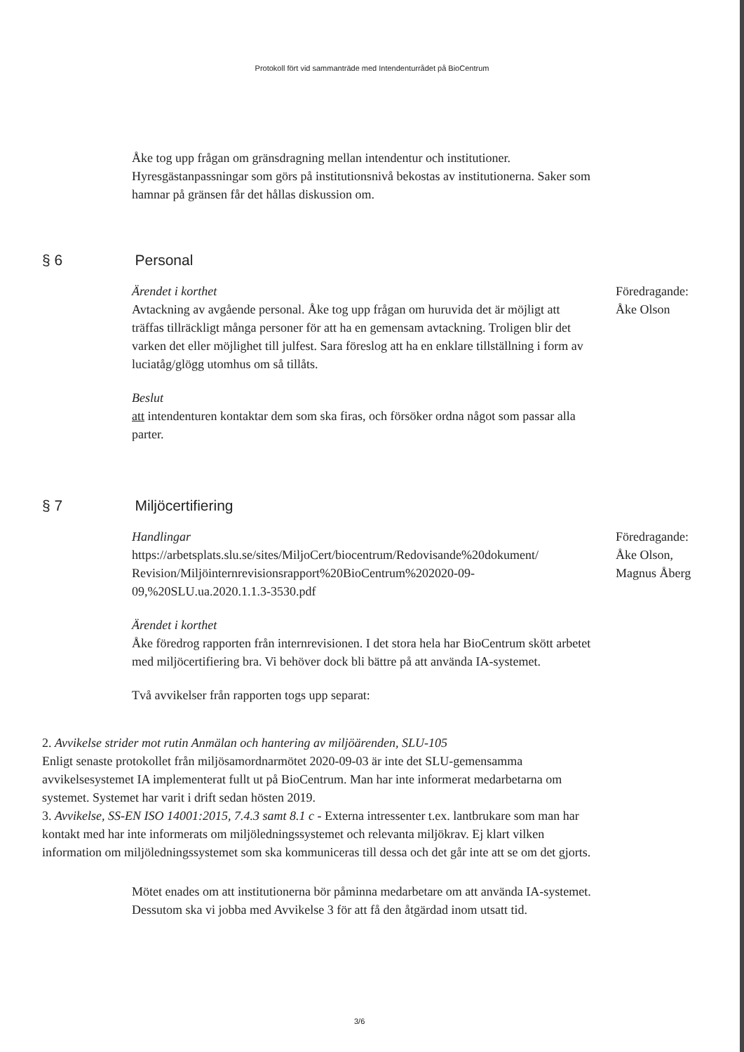Protokoll fört vid sammanträde med Intendenturrådet på BioCentrum
Åke tog upp frågan om gränsdragning mellan intendentur och institutioner. Hyresgästanpassningar som görs på institutionsnivå bekostas av institutionerna. Saker som hamnar på gränsen får det hållas diskussion om.
§ 6 Personal
Ärendet i korthet
Avtackning av avgående personal. Åke tog upp frågan om huruvida det är möjligt att träffas tillräckligt många personer för att ha en gemensam avtackning. Troligen blir det varken det eller möjlighet till julfest. Sara föreslog att ha en enklare tillställning i form av luciatåg/glögg utomhus om så tillåts.
Beslut
att intendenturen kontaktar dem som ska firas, och försöker ordna något som passar alla parter.
Föredragande:
Åke Olson
§ 7 Miljöcertifiering
Handlingar
https://arbetsplats.slu.se/sites/MiljoCert/biocentrum/Redovisande%20dokument/ Revision/Miljöinternrevisionsrapport%20BioCentrum%202020-09-09,%20SLU.ua.2020.1.1.3-3530.pdf
Ärendet i korthet
Åke föredrog rapporten från internrevisionen. I det stora hela har BioCentrum skött arbetet med miljöcertifiering bra. Vi behöver dock bli bättre på att använda IA-systemet.
Två avvikelser från rapporten togs upp separat:
Föredragande:
Åke Olson,
Magnus Åberg
2. Avvikelse strider mot rutin Anmälan och hantering av miljöärenden, SLU-105
Enligt senaste protokollet från miljösamordnarmötet 2020-09-03 är inte det SLU-gemensamma avvikelsesystemet IA implementerat fullt ut på BioCentrum. Man har inte informerat medarbetarna om systemet. Systemet har varit i drift sedan hösten 2019.
3. Avvikelse, SS-EN ISO 14001:2015, 7.4.3 samt 8.1 c - Externa intressenter t.ex. lantbrukare som man har kontakt med har inte informerats om miljöledningssystemet och relevanta miljökrav. Ej klart vilken information om miljöledningssystemet som ska kommuniceras till dessa och det går inte att se om det gjorts.
Mötet enades om att institutionerna bör påminna medarbetare om att använda IA-systemet. Dessutom ska vi jobba med Avvikelse 3 för att få den åtgärdad inom utsatt tid.
3/6